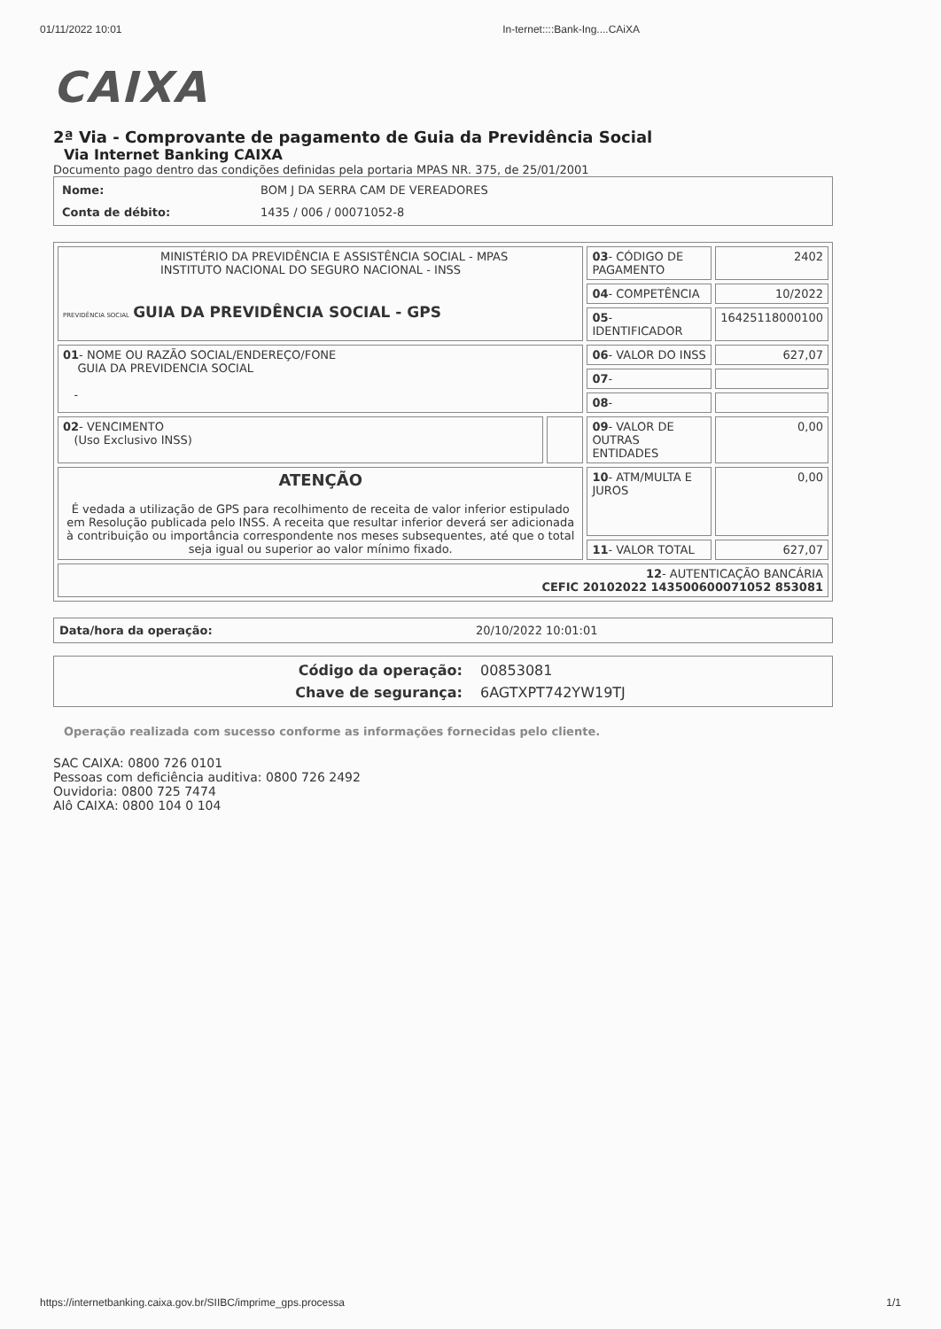01/11/2022 10:01 In-ternet::::Bank-Ing....CAiXA
CAIXA
2ª Via - Comprovante de pagamento de Guia da Previdência Social
Via Internet Banking CAIXA
Documento pago dentro das condições definidas pela portaria MPAS NR. 375, de 25/01/2001
| Nome: | BOM J DA SERRA CAM DE VEREADORES |
| Conta de débito: | 1435 / 006 / 00071052-8 |
| MINISTÉRIO DA PREVIDÊNCIA E ASSISTÊNCIA SOCIAL - MPAS INSTITUTO NACIONAL DO SEGURO NACIONAL - INSS PREVIDÊNCIA SOCIAL GUIA DA PREVIDÊNCIA SOCIAL - GPS | | 03 - CÓDIGO DE PAGAMENTO | 2402 |
| | | 04 - COMPETÊNCIA | 10/2022 |
| | | 05 - IDENTIFICADOR | 16425118000100 |
| 01 - NOME OU RAZÃO SOCIAL/ENDEREÇO/FONE GUIA DA PREVIDENCIA SOCIAL - | | 06 - VALOR DO INSS | 627,07 |
| | | 07 - | |
| | | 08 - | |
| 02 - VENCIMENTO (Uso Exclusivo INSS) | | 09 - VALOR DE OUTRAS ENTIDADES | 0,00 |
| ATENÇÃO É vedada a utilização de GPS para recolhimento de receita de valor inferior estipulado em Resolução publicada pelo INSS. A receita que resultar inferior deverá ser adicionada à contribuição ou importância correspondente nos meses subsequentes, até que o total seja igual ou superior ao valor mínimo fixado. | | 10 - ATM/MULTA E JUROS | 0,00 |
| | | 11 - VALOR TOTAL | 627,07 |
| 12 - AUTENTICAÇÃO BANCÁRIA CEFIC 20102022 143500600071052 853081 | | | |
Data/hora da operação: 20/10/2022 10:01:01
Código da operação: 00853081
Chave de segurança: 6AGTXPT742YW19TJ
Operação realizada com sucesso conforme as informações fornecidas pelo cliente.
SAC CAIXA: 0800 726 0101
Pessoas com deficiência auditiva: 0800 726 2492
Ouvidoria: 0800 725 7474
Alô CAIXA: 0800 104 0 104
https://internetbanking.caixa.gov.br/SIIBC/imprime_gps.processa 1/1